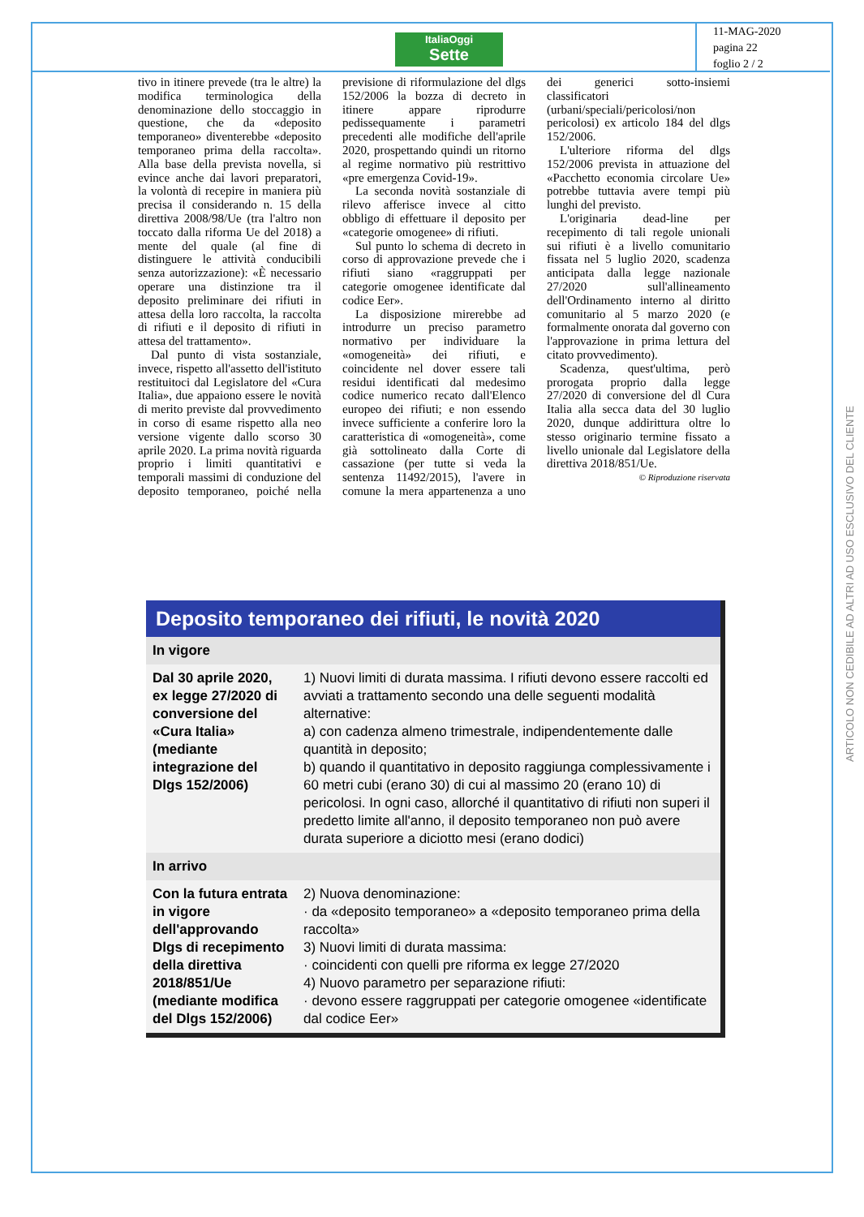ItaliaOggi
Sette
11-MAG-2020
pagina 22
foglio 2 / 2
tivo in itinere prevede (tra le altre) la modifica terminologica della denominazione dello stoccaggio in questione, che da «deposito temporaneo» diventerebbe «deposito temporaneo prima della raccolta». Alla base della prevista novella, si evince anche dai lavori preparatori, la volontà di recepire in maniera più precisa il considerando n. 15 della direttiva 2008/98/Ue (tra l'altro non toccato dalla riforma Ue del 2018) a mente del quale (al fine di distinguere le attività conducibili senza autorizzazione): «È necessario operare una distinzione tra il deposito preliminare dei rifiuti in attesa della loro raccolta, la raccolta di rifiuti e il deposito di rifiuti in attesa del trattamento».
Dal punto di vista sostanziale, invece, rispetto all'assetto dell'istituto restituitoci dal Legislatore del «Cura Italia», due appaiono essere le novità di merito previste dal provvedimento in corso di esame rispetto alla neo versione vigente dallo scorso 30 aprile 2020. La prima novità riguarda proprio i limiti quantitativi e temporali massimi di conduzione del deposito temporaneo, poiché nella previsione di riformulazione del dlgs 152/2006 la bozza di decreto in itinere appare riprodurre pedissequamente i parametri precedenti alle modifiche dell'aprile 2020, prospettando quindi un ritorno al regime normativo più restrittivo «pre emergenza Covid-19».
La seconda novità sostanziale di rilevo afferisce invece al citto obbligo di effettuare il deposito per «categorie omogenee» di rifiuti.
Sul punto lo schema di decreto in corso di approvazione prevede che i rifiuti siano «raggruppati per categorie omogenee identificate dal codice Eer».
La disposizione mirerebbe ad introdurre un preciso parametro normativo per individuare la «omogeneità» dei rifiuti, e coincidente nel dover essere tali residui identificati dal medesimo codice numerico recato dall'Elenco europeo dei rifiuti; e non essendo invece sufficiente a conferire loro la caratteristica di «omogeneità», come già sottolineato dalla Corte di cassazione (per tutte si veda la sentenza 11492/2015), l'avere in comune la mera appartenenza a uno dei generici sotto-insiemi classificatori (urbani/speciali/pericolosi/non pericolosi) ex articolo 184 del dlgs 152/2006.
L'ulteriore riforma del dlgs 152/2006 prevista in attuazione del «Pacchetto economia circolare Ue» potrebbe tuttavia avere tempi più lunghi del previsto.
L'originaria dead-line per recepimento di tali regole unionali sui rifiuti è a livello comunitario fissata nel 5 luglio 2020, scadenza anticipata dalla legge nazionale 27/2020 sull'allineamento dell'Ordinamento interno al diritto comunitario al 5 marzo 2020 (e formalmente onorata dal governo con l'approvazione in prima lettura del citato provvedimento).
Scadenza, quest'ultima, però prorogata proprio dalla legge 27/2020 di conversione del dl Cura Italia alla secca data del 30 luglio 2020, dunque addirittura oltre lo stesso originario termine fissato a livello unionale dal Legislatore della direttiva 2018/851/Ue.
© Riproduzione riservata
Deposito temporaneo dei rifiuti, le novità 2020
| In vigore | |
| --- | --- |
| Dal 30 aprile 2020, ex legge 27/2020 di conversione del «Cura Italia» (mediante integrazione del Dlgs 152/2006) | 1) Nuovi limiti di durata massima. I rifiuti devono essere raccolti ed avviati a trattamento secondo una delle seguenti modalità alternative: a) con cadenza almeno trimestrale, indipendentemente dalle quantità in deposito; b) quando il quantitativo in deposito raggiunga complessivamente i 60 metri cubi (erano 30) di cui al massimo 20 (erano 10) di pericolosi. In ogni caso, allorché il quantitativo di rifiuti non superi il predetto limite all'anno, il deposito temporaneo non può avere durata superiore a diciotto mesi (erano dodici) |
| In arrivo | |
| Con la futura entrata in vigore dell'approvando Dlgs di recepimento della direttiva 2018/851/Ue (mediante modifica del Dlgs 152/2006) | 2) Nuova denominazione: · da «deposito temporaneo» a «deposito temporaneo prima della raccolta» 3) Nuovi limiti di durata massima: · coincidenti con quelli pre riforma ex legge 27/2020 4) Nuovo parametro per separazione rifiuti: · devono essere raggruppati per categorie omogenee «identificate dal codice Eer» |
ARTICOLO NON CEDIBILE AD ALTRI AD USO ESCLUSIVO DEL CLIENTE